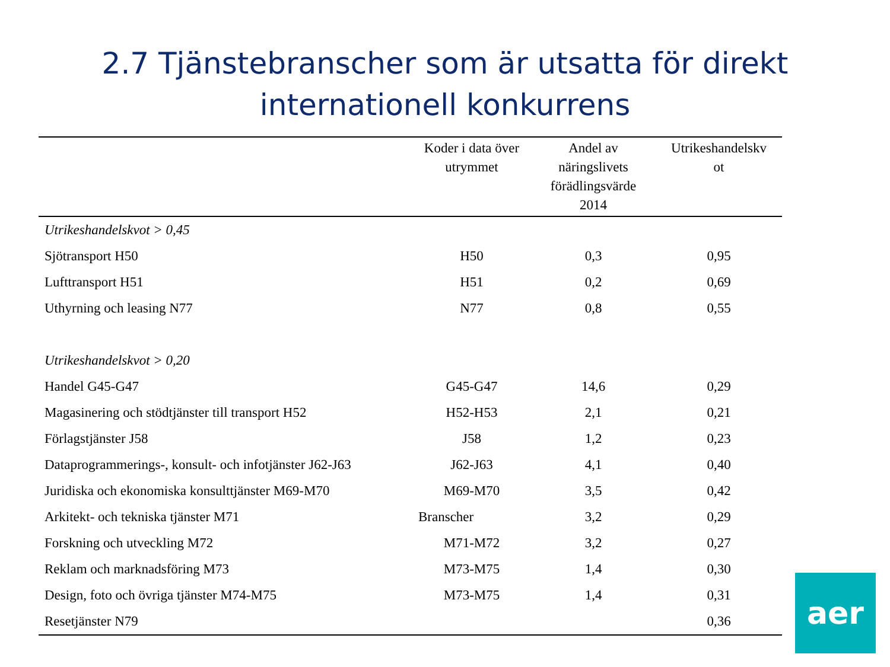2.7 Tjänstebranscher som är utsatta för direkt
internationell konkurrens
| | Koder i data över utrymmet | Andel av näringslivets förädlingsvärde 2014 | Utrikeshandelskv ot |
| --- | --- | --- | --- |
| Utrikeshandelskvot > 0,45 | | | |
| Sjötransport H50 | H50 | 0,3 | 0,95 |
| Lufttransport H51 | H51 | 0,2 | 0,69 |
| Uthyrning och leasing N77 | N77 | 0,8 | 0,55 |
| Utrikeshandelskvot > 0,20 | | | |
| Handel G45-G47 | G45-G47 | 14,6 | 0,29 |
| Magasinering och stödtjänster till transport H52 | H52-H53 | 2,1 | 0,21 |
| Förlagstjänster J58 | J58 | 1,2 | 0,23 |
| Dataprogrammerings-, konsult- och infotjänster J62-J63 | J62-J63 | 4,1 | 0,40 |
| Juridiska och ekonomiska konsulttjänster M69-M70 | M69-M70 | 3,5 | 0,42 |
| Arkitekt- och tekniska tjänster M71 | Branscher | 3,2 | 0,29 |
| Forskning och utveckling M72 | M71-M72 | 3,2 | 0,27 |
| Reklam och marknadsföring M73 | M73-M75 | 1,4 | 0,30 |
| Design, foto och övriga tjänster M74-M75 | M73-M75 | 1,4 | 0,31 |
| Resetjänster N79 | | | 0,36 |
aer